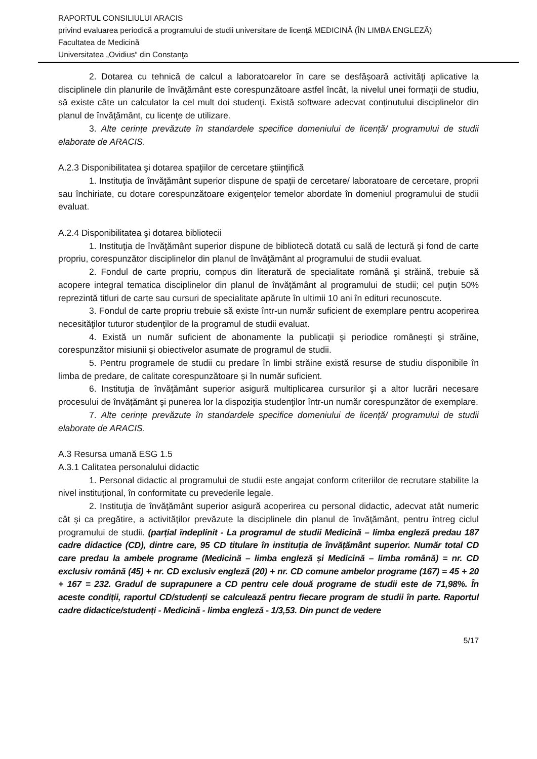RAPORTUL CONSILIULUI ARACIS
privind evaluarea periodică a programului de studii universitare de licenţă MEDICINĂ (ÎN LIMBA ENGLEZĂ)
Facultatea de Medicină
Universitatea „Ovidius“ din Constanţa
2. Dotarea cu tehnică de calcul a laboratoarelor în care se desfăşoară activităţi aplicative la disciplinele din planurile de învăţământ este corespunzătoare astfel încât, la nivelul unei formaţii de studiu, să existe câte un calculator la cel mult doi studenţi. Există software adecvat conținutului disciplinelor din planul de învăţământ, cu licenţe de utilizare.
3. Alte cerințe prevăzute în standardele specifice domeniului de licență/ programului de studii elaborate de ARACIS.
A.2.3 Disponibilitatea şi dotarea spaţiilor de cercetare ştiinţifică
1. Instituţia de învăţământ superior dispune de spaţii de cercetare/ laboratoare de cercetare, proprii sau închiriate, cu dotare corespunzătoare exigențelor temelor abordate în domeniul programului de studii evaluat.
A.2.4 Disponibilitatea şi dotarea bibliotecii
1. Instituţia de învăţământ superior dispune de bibliotecă dotată cu sală de lectură şi fond de carte propriu, corespunzător disciplinelor din planul de învăţământ al programului de studii evaluat.
2. Fondul de carte propriu, compus din literatură de specialitate română şi străină, trebuie să acopere integral tematica disciplinelor din planul de învăţământ al programului de studii; cel puţin 50% reprezintă titluri de carte sau cursuri de specialitate apărute în ultimii 10 ani în edituri recunoscute.
3. Fondul de carte propriu trebuie să existe într-un număr suficient de exemplare pentru acoperirea necesităţilor tuturor studenţilor de la programul de studii evaluat.
4. Există un număr suficient de abonamente la publicaţii şi periodice româneşti şi străine, corespunzător misiunii și obiectivelor asumate de programul de studii.
5. Pentru programele de studii cu predare în limbi străine există resurse de studiu disponibile în limba de predare, de calitate corespunzătoare și în număr suficient.
6. Instituţia de învăţământ superior asigură multiplicarea cursurilor şi a altor lucrări necesare procesului de învățământ şi punerea lor la dispoziţia studenţilor într-un număr corespunzător de exemplare.
7. Alte cerințe prevăzute în standardele specifice domeniului de licență/ programului de studii elaborate de ARACIS.
A.3 Resursa umană ESG 1.5
A.3.1 Calitatea personalului didactic
1. Personal didactic al programului de studii este angajat conform criteriilor de recrutare stabilite la nivel instituțional, în conformitate cu prevederile legale.
2. Instituţia de învăţământ superior asigură acoperirea cu personal didactic, adecvat atât numeric cât şi ca pregătire, a activităţilor prevăzute la disciplinele din planul de învăţământ, pentru întreg ciclul programului de studii. (parțial îndeplinit - La programul de studii Medicină – limba engleză predau 187 cadre didactice (CD), dintre care, 95 CD titulare în instituția de învățământ superior. Număr total CD care predau la ambele programe (Medicină – limba engleză și Medicină – limba română) = nr. CD exclusiv română (45) + nr. CD exclusiv engleză (20) + nr. CD comune ambelor programe (167) = 45 + 20 + 167 = 232. Gradul de suprapunere a CD pentru cele două programe de studii este de 71,98%. În aceste condiții, raportul CD/studenți se calculează pentru fiecare program de studii în parte. Raportul cadre didactice/studenți - Medicină - limba engleză - 1/3,53. Din punct de vedere
5/17